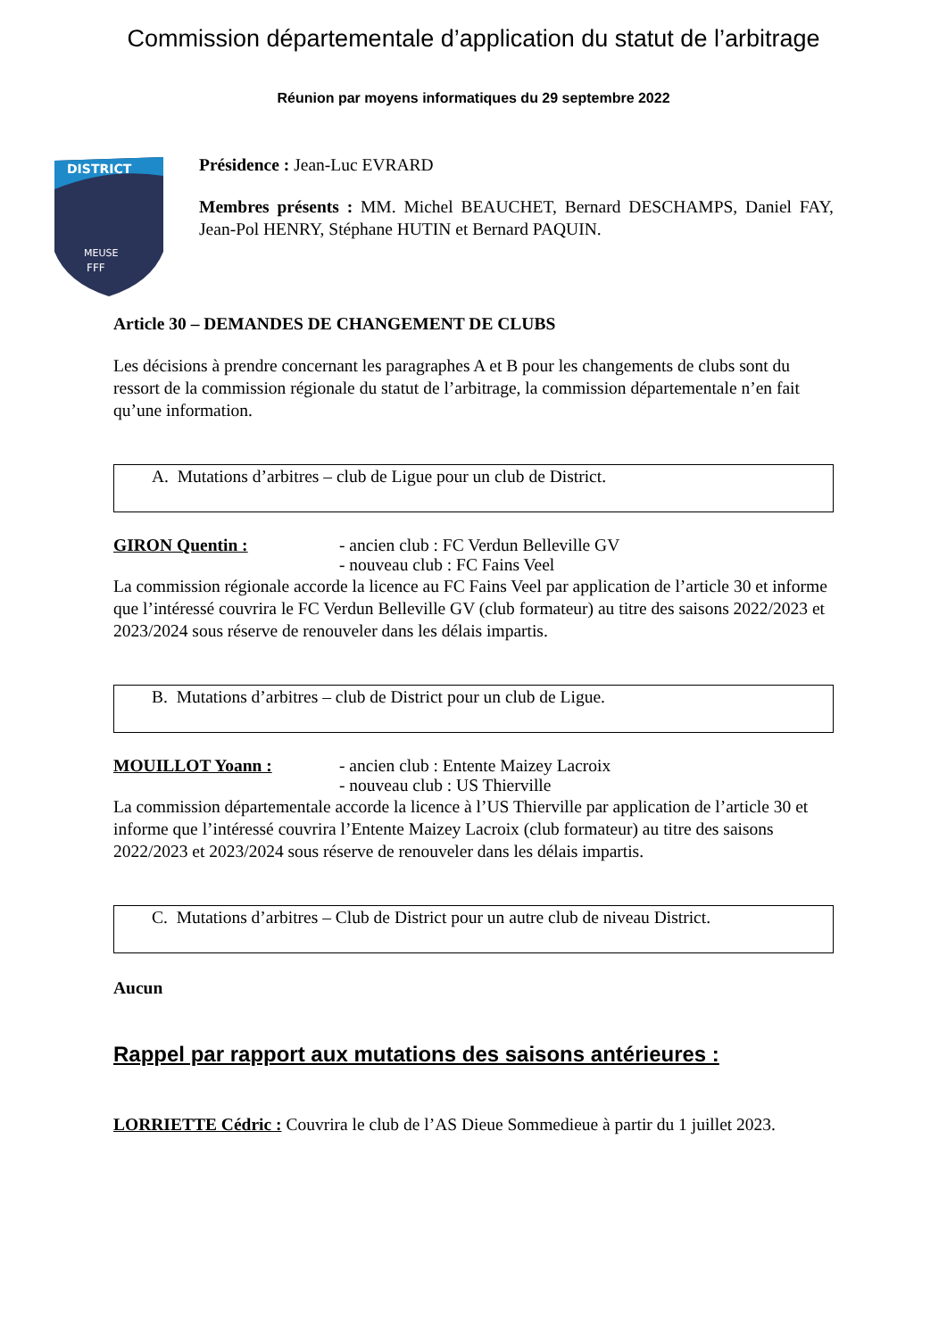Commission départementale d’application du statut de l’arbitrage
Réunion par moyens informatiques du 29 septembre 2022
DISTRICT
MEUSE
FFF
Présidence : Jean-Luc EVRARD
Membres présents : MM. Michel BEAUCHET, Bernard DESCHAMPS, Daniel FAY, Jean-Pol HENRY, Stéphane HUTIN et Bernard PAQUIN.
Article 30 – DEMANDES DE CHANGEMENT DE CLUBS
Les décisions à prendre concernant les paragraphes A et B pour les changements de clubs sont du ressort de la commission régionale du statut de l’arbitrage, la commission départementale n’en fait qu’une information.
A. Mutations d’arbitres – club de Ligue pour un club de District.
GIRON Quentin : - ancien club : FC Verdun Belleville GV
- nouveau club : FC Fains Veel
La commission régionale accorde la licence au FC Fains Veel par application de l’article 30 et informe que l’intéressé couvrira le FC Verdun Belleville GV (club formateur) au titre des saisons 2022/2023 et 2023/2024 sous réserve de renouveler dans les délais impartis.
B. Mutations d’arbitres – club de District pour un club de Ligue.
MOUILLOT Yoann : - ancien club : Entente Maizey Lacroix
- nouveau club : US Thierville
La commission départementale accorde la licence à l’US Thierville par application de l’article 30 et informe que l’intéressé couvrira l’Entente Maizey Lacroix (club formateur) au titre des saisons 2022/2023 et 2023/2024 sous réserve de renouveler dans les délais impartis.
C. Mutations d’arbitres – Club de District pour un autre club de niveau District.
Aucun
Rappel par rapport aux mutations des saisons antérieures :
LORRIETTE Cédric : Couvrira le club de l’AS Dieue Sommedieue à partir du 1 juillet 2023.